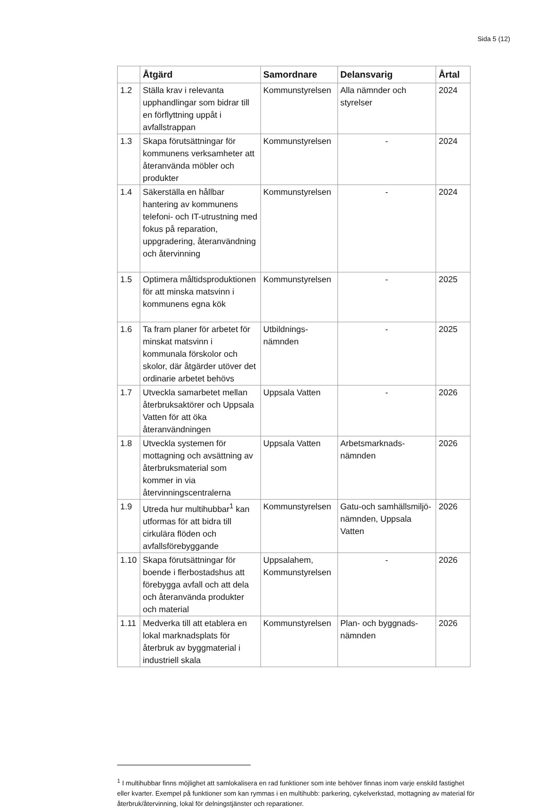Sida 5 (12)
| | Åtgärd | Samordnare | Delansvarig | Årtal |
| --- | --- | --- | --- | --- |
| 1.2 | Ställa krav i relevanta upphandlingar som bidrar till en förflyttning uppåt i avfallstrappan | Kommunstyrelsen | Alla nämnder och styrelser | 2024 |
| 1.3 | Skapa förutsättningar för kommunens verksamheter att återanvända möbler och produkter | Kommunstyrelsen | - | 2024 |
| 1.4 | Säkerställa en hållbar hantering av kommunens telefoni- och IT-utrustning med fokus på reparation, uppgradering, återanvändning och återvinning | Kommunstyrelsen | - | 2024 |
| 1.5 | Optimera måltidsproduktionen för att minska matsvinn i kommunens egna kök | Kommunstyrelsen | - | 2025 |
| 1.6 | Ta fram planer för arbetet för minskat matsvinn i kommunala förskolor och skolor, där åtgärder utöver det ordinarie arbetet behövs | Utbildnings- nämnden | - | 2025 |
| 1.7 | Utveckla samarbetet mellan återbruksaktörer och Uppsala Vatten för att öka återanvändningen | Uppsala Vatten | - | 2026 |
| 1.8 | Utveckla systemen för mottagning och avsättning av återbruksmaterial som kommer in via återvinningscentralerna | Uppsala Vatten | Arbetsmarknads- nämnden | 2026 |
| 1.9 | Utreda hur multihubbar<sup>1</sup> kan utformas för att bidra till cirkulära flöden och avfallsförebyggande | Kommunstyrelsen | Gatu-och samhällsmiljö-nämnden, Uppsala Vatten | 2026 |
| 1.10 | Skapa förutsättningar för boende i flerbostadshus att förebygga avfall och att dela och återanvända produkter och material | Uppsalahem, Kommunstyrelsen | - | 2026 |
| 1.11 | Medverka till att etablera en lokal marknadsplats för återbruk av byggmaterial i industriell skala | Kommunstyrelsen | Plan- och byggnads- nämnden | 2026 |
<sup>1</sup> I multihubbar finns möjlighet att samlokalisera en rad funktioner som inte behöver finnas inom varje enskild fastighet eller kvarter. Exempel på funktioner som kan rymmas i en multihubb: parkering, cykelverkstad, mottagning av material för återbruk/återvinning, lokal för delningstjänster och reparationer.